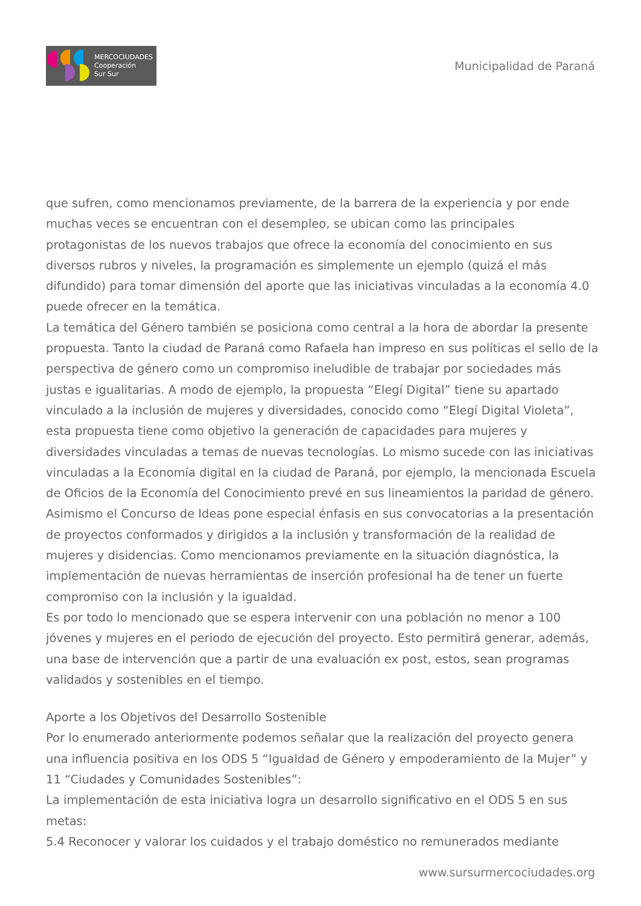MERCOCIUDADES
Cooperación
Sur Sur
Municipalidad de Paraná
que sufren, como mencionamos previamente, de la barrera de la experiencia y por ende muchas veces se encuentran con el desempleo, se ubican como las principales protagonistas de los nuevos trabajos que ofrece la economía del conocimiento en sus diversos rubros y niveles, la programación es simplemente un ejemplo (quizá el más difundido) para tomar dimensión del aporte que las iniciativas vinculadas a la economía 4.0 puede ofrecer en la temática.
La temática del Género también se posiciona como central a la hora de abordar la presente propuesta. Tanto la ciudad de Paraná como Rafaela han impreso en sus políticas el sello de la perspectiva de género como un compromiso ineludible de trabajar por sociedades más justas e igualitarias. A modo de ejemplo, la propuesta “Elegí Digital” tiene su apartado vinculado a la inclusión de mujeres y diversidades, conocido como “Elegí Digital Violeta”, esta propuesta tiene como objetivo la generación de capacidades para mujeres y diversidades vinculadas a temas de nuevas tecnologías. Lo mismo sucede con las iniciativas vinculadas a la Economía digital en la ciudad de Paraná, por ejemplo, la mencionada Escuela de Oficios de la Economía del Conocimiento prevé en sus lineamientos la paridad de género. Asimismo el Concurso de Ideas pone especial énfasis en sus convocatorias a la presentación de proyectos conformados y dirigidos a la inclusión y transformación de la realidad de mujeres y disidencias. Como mencionamos previamente en la situación diagnóstica, la implementación de nuevas herramientas de inserción profesional ha de tener un fuerte compromiso con la inclusión y la igualdad.
Es por todo lo mencionado que se espera intervenir con una población no menor a 100 jóvenes y mujeres en el periodo de ejecución del proyecto. Esto permitirá generar, además, una base de intervención que a partir de una evaluación ex post, estos, sean programas validados y sostenibles en el tiempo.
Aporte a los Objetivos del Desarrollo Sostenible
Por lo enumerado anteriormente podemos señalar que la realización del proyecto genera una influencia positiva en los ODS 5 “Igualdad de Género y empoderamiento de la Mujer” y 11 “Ciudades y Comunidades Sostenibles”:
La implementación de esta iniciativa logra un desarrollo significativo en el ODS 5 en sus metas:
5.4 Reconocer y valorar los cuidados y el trabajo doméstico no remunerados mediante
www.sursurmercociudades.org